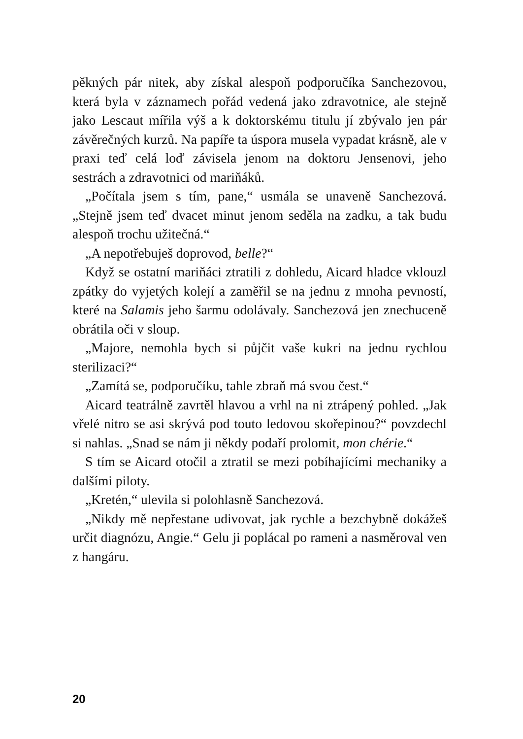pěkných pár nitek, aby získal alespoň podporučíka Sanchezovou, která byla v záznamech pořád vedená jako zdravotnice, ale stejně jako Lescaut mířila výš a k doktorskému titulu jí zbývalo jen pár závěrečných kurzů. Na papíře ta úspora musela vypadat krásně, ale v praxi teď celá loď závisela jenom na doktoru Jensenovi, jeho sestrách a zdravotnici od mariňáků.
„Počítala jsem s tím, pane,“ usmála se unaveně Sanchezová. „Stejně jsem teď dvacet minut jenom seděla na zadku, a tak budu alespoň trochu užitečná.“
„A nepotřebuješ doprovod, belle?“
Když se ostatní mariňáci ztratili z dohledu, Aicard hladce vklouzl zpátky do vyjetých kolejí a zaměřil se na jednu z mnoha pevností, které na Salamis jeho šarmu odolávaly. Sanchezová jen znechuceně obrátila oči v sloup.
„Majore, nemohla bych si půjčit vaše kukri na jednu rychlou sterilizaci?“
„Zamítá se, podporučíku, tahle zbraň má svou čest.“
Aicard teatrálně zavrtěl hlavou a vrhl na ni ztrápený pohled. „Jak vřelé nitro se asi skrývá pod touto ledovou skořepinou?“ povzdechl si nahlas. „Snad se nám ji někdy podaří prolomit, mon chérie.“
S tím se Aicard otočil a ztratil se mezi pobíhajícími mechaniky a dalšími piloty.
„Kretén,“ ulevila si polohlasně Sanchezová.
„Nikdy mě nepřestane udivovat, jak rychle a bezchybně dokážeš určit diagnózu, Angie.“ Gelu ji poplácal po rameni a nasměroval ven z hangáru.
20